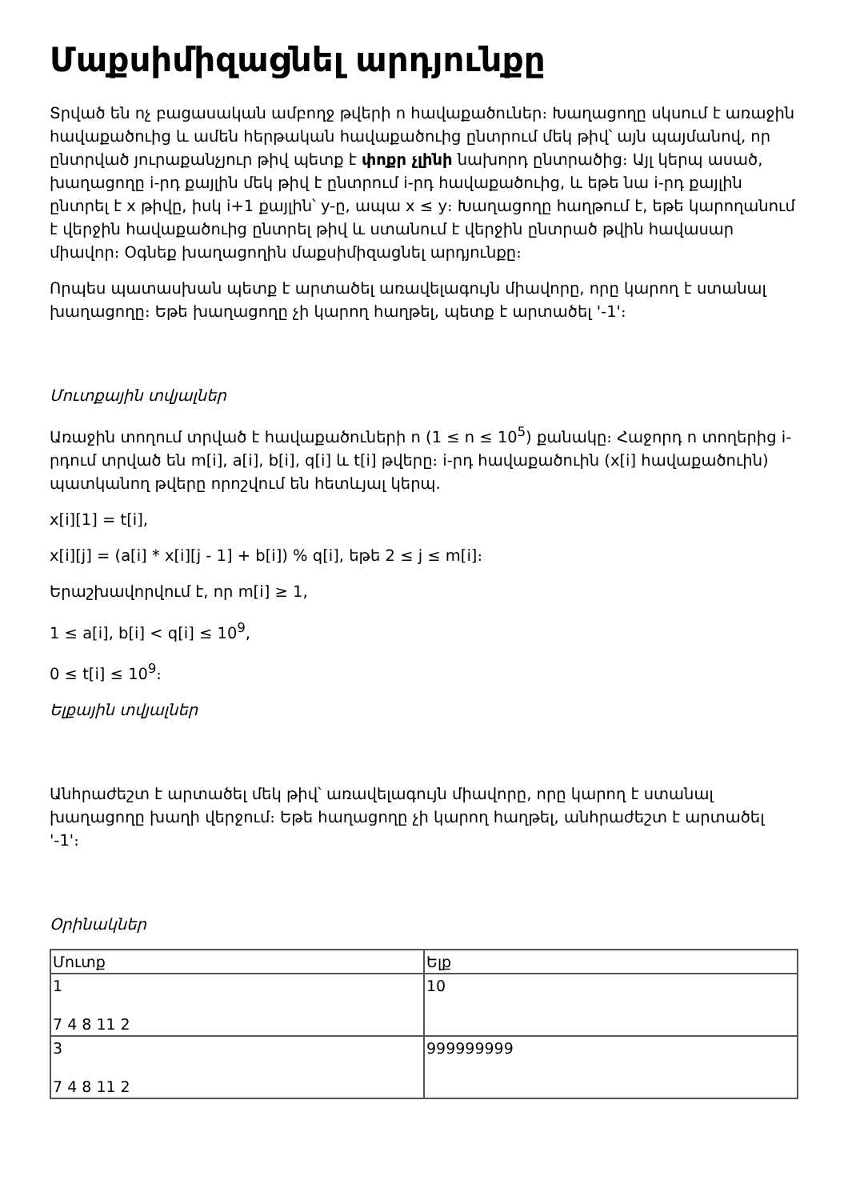Մաքսիմիզացնել արդյունքը
Տրված են ոչ բացասական ամբողջ թվերի n հավաքածուներ։ Խաղացողը սկսում է առաջին հավաքածուից և ամեն հերթական հավաքածուից ընտրում մեկ թիվ՝ այն պայմանով, որ ընտրված յուրաքանչյուր թիվ պետք է փոքր չլինի նախորդ ընտրածից։ Այլ կերպ ասած, խաղացողը i-րդ քայլին մեկ թիվ է ընտրում i-րդ հավաքածուից, և եթե նա i-րդ քայլին ընտրել է x թիվը, իսկ i+1 քայլին՝ y-ը, ապա x ≤ y։ Խաղացողը հաղթում է, եթե կարողանում է վերջին հավաքածուից ընտրել թիվ և ստանում է վերջին ընտրած թվին հավասար միավոր։ Օգնեք խաղացողին մաքսիմիզացնել արդյունքը։
Որպես պատասխան պետք է արտածել առավելագույն միավորը, որը կարող է ստանալ խաղացողը։ Եթե խաղացողը չի կարող հաղթել, պետք է արտածել '-1'։
Մուտքային տվյալներ
Առաջին տողում տրված է հավաքածուների n (1 ≤ n ≤ 10<sup>5</sup>) քանակը։ Հաջորդ n տողերից i-րդում տրված են m[i], a[i], b[i], q[i] և t[i] թվերը։ i-րդ հավաքածուին (x[i] հավաքածուին) պատկանող թվերը որոշվում են հետևյալ կերպ.
x[i][1] = t[i],
x[i][j] = (a[i] * x[i][j - 1] + b[i]) % q[i], եթե 2 ≤ j ≤ m[i]։
Երաշխավորվում է, որ m[i] ≥ 1,
1 ≤ a[i], b[i] < q[i] ≤ 10<sup>9</sup>,
0 ≤ t[i] ≤ 10<sup>9</sup>։
Ելքային տվյալներ
Անհրաժեշտ է արտածել մեկ թիվ՝ առավելագույն միավորը, որը կարող է ստանալ խաղացողը խաղի վերջում։ Եթե հաղացողը չի կարող հաղթել, անհրաժեշտ է արտածել '-1'։
Օրինակներ
| Մուտք | Ելք |
| 1 7 4 8 11 2 | 10 |
| 3 7 4 8 11 2 | 999999999 |